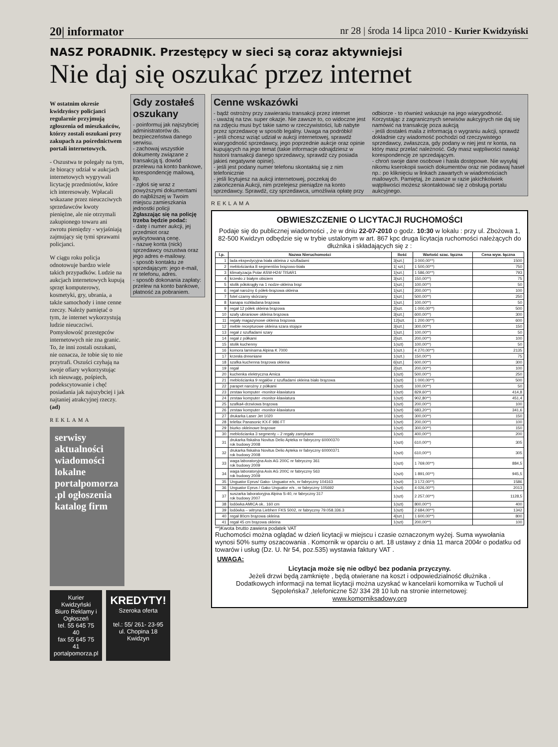20| informator nr 28 | środa 14 lipca 2010 - Kurier Kwidzyński
NASZ PORADNIK. Przestępcy w sieci są coraz aktywniejsi
Nie daj się oszukać przez internet
W ostatnim okresie kwidzyńscy policjanci regularnie przyjmują zgłoszenia od mieszkańców, którzy zostali oszukani przy zakupach za pośrednictwem portali internetowych.
- Oszustwa te polegały na tym, że biorący udział w aukcjach internetowych wygrywali licytację przedmiotów, które ich interesowały. Wpłacali wskazane przez nieuczciwych sprzedawców kwoty pieniężne, ale nie otrzymali zakupionego towaru ani zwrotu pieniędzy - wyjaśniają zajmujący się tymi sprawami policjanci.
W ciągu roku policja odnotowuje bardzo wiele takich przypadków. Ludzie na aukcjach internetowych kupują sprzęt komputerowy, kosmetyki, gry, ubrania, a także samochody i inne cenne rzeczy. Należy pamiętać o tym, że internet wykorzystują ludzie nieuczciwi. Pomysłowość przestępców internetowych nie zna granic. To, że inni zostali oszukani, nie oznacza, że tobie się to nie przytrafi. Oszuści czyhają na swoje ofiary wykorzystując ich nieuwagę, pośpiech, podekscytowanie i chęć posiadania jak najszybciej i jak najtaniej atrakcyjnej rzeczy. (ad)
REKLAMA
serwisy aktualności wiadomości lokalne portalpomorza .pl ogłoszenia katalog firm
Kurier Kwidzyński
Biuro Reklamy i Ogłoszeń
tel. 55 645 75 40
fax 55 645 75 41
portalpomorza.pl
KREDYTY!
Szeroka oferta
tel.: 55/ 261- 23-95
ul. Chopina 18
Kwidzyn
Gdy zostałeś oszukany
- poinformuj jak najszybciej administratorów ds. bezpieczeństwa danego serwisu.
- zachowaj wszystkie dokumenty związane z transakcją tj. dowód przelewu na konto bankowe, korespondencję mailową, itp.
- zgłoś się wraz z powyższymi dokumentami do najbliższej w Twoim miejscu zamieszkania jednostki policji
Zgłaszając się na policję trzeba będzie podać:
- datę i numer aukcji, jej przedmiot oraz wylicytowaną cenę.
- nazwę konta (nick) sprzedawcy oszustwa oraz jego adres e-mailowy.
- sposób kontaktu ze sprzedającym: jego e-mail, nr telefonu, adres.
- sposób dokonania zapłaty: przelew na konto bankowe, płatność za pobraniem.
Cenne wskazówki
- bądź ostrożny przy zawieraniu transakcji przez internet
- uważaj na tzw. super okazje. Nie zawsze to, co widoczne jest na zdjęciu musi być takie samo w rzeczywistości, lub nabyte przez sprzedawcę w sposób legalny. Uwaga na podróbki!
- jeśli chcesz wziąć udział w aukcji internetowej, sprawdź wiarygodność sprzedawcy, jego poprzednie aukcje oraz opinie kupujących na jego temat (takie informacje odnajdziesz w historii transakcji danego sprzedawcy, sprawdź czy posiada jakieś negatywne opinie).
- jeśli jest podany numer telefonu skontaktuj się z nim telefonicznie
- jeśli licytujesz na aukcji internetowej, poczekaj do zakończenia Aukcji, nim przelejesz pieniądze na konto sprzedawcy. Sprawdź, czy sprzedawca, umożliwia opłatę przy odbiorze - to również wskazuje na jego wiarygodność. Korzystając z zagranicznych serwisów aukcyjnych nie daj się namówić na transakcję poza aukcją
- jeśli dostałeś maila z informacją o wygraniu aukcji, sprawdź dokładnie czy wiadomość pochodzi od rzeczywistego sprzedawcy, zwłaszcza, gdy podany w niej jest nr konta, na który masz przelać należność. Gdy masz wątpliwości nawiąż korespondencję ze sprzedającym.
- chroń swoje dane osobowe i hasła dostępowe. Nie wysyłaj nikomu kserokopii swoich dokumentów oraz nie podawaj haseł np.: po kliknięciu w linkach zawartych w wiadomościach mailowych. Pamiętaj, że zawsze w razie jakichkolwiek wątpliwości możesz skontaktować się z obsługą portalu aukcyjnego.
REKLAMA
OBWIESZCZENIE O LICYTACJI RUCHOMOŚCI
Podaje się do publicznej wiadomości , że w dniu 22-07-2010 o godz. 10:30 w lokalu : przy ul. Zbożowa 1, 82-500 Kwidzyn odbędzie się w trybie ustalonym w art. 867 kpc druga licytacja ruchomości należących do dłużnika i składających się z :
| l.p. | Nazwa Nieruchomości | Ilość | Wartość szac. łączna | Cena wyw. łączna |
| --- | --- | --- | --- | --- |
| 1 | lada ekspedycyjna biała okleina z szufladami | 3[szt.] | 3 000,00**) | 1500 |
| 2 | meblościanka 8 segmentów brązowo-biała | 1[ szt.] | 1 500,00**) | 750 |
| 3 | klimatyzacja Polar ASW-H24/ TISAR1 | 1[szt.] | 1 586,00**) | 793 |
| 4 | krzesło z białym obiciem | 3[szt.] | 150,00**) | 75 |
| 5 | stolik półokrągły na 1 nodze-okleina brąz | 1[szt.] | 100,00**) | 50 |
| 6 | regał narożny 6 półek-brązowa okleina | 1[szt.] | 200,00**) | 100 |
| 7 | fotel czarny skórzany | 1[szt.] | 500,00**) | 250 |
| 8 | kanapa rozkładana brązowa | 1[szt.] | 100,00**) | 50 |
| 9 | regał 12 półek okleina brązowa | 2[szt. | 1 000,00**) | 500 |
| 10 | szafy ubraniowe okleina brązowa | 3[szt.] | 600,00**) | 300 |
| 11 | regały magazynowe okleina brązowa | 12[szt. | 1 200.00**) | 600 |
| 12 | meble recepturowe okleina szara stojące | 3[szt.] | 300,00**) | 150 |
| 13 | regał z szufladami szary | 1[szt.] | 100,00**) | 50 |
| 14 | regał z półkami | 2[szt. | 200,00**) | 100 |
| 15 | stolik kuchenny | 1(szt) | 100,00**) | 50 |
| 16 | komora laminarna Alpina K 7000 | 1(szt.) | 4 270,00**) | 2135 |
| 17 | krzesła drewniane | 1(szt.) | 150,00**) | 75 |
| 18 | szafka kuchenna brązowa okleina | 6[szt.] | 600,00**) | 300 |
| 19 | regał | 2[szt. | 200,00**) | 100 |
| 20 | kuchenka elektryczna Amica | 1(szt) | 500,00**) | 250 |
| 21 | meblościanka 9 regałów z szufladami okleina biało brązowa | 1(szt) | 1 000,00**) | 500 |
| 22 | parapet narożny z półkami | 1(szt) | 100,00**) | 50 |
| 23 | zestaw komputer -monitor-klawiatura | 1(szt) | 829,60**) | 414,8 |
| 24 | zestaw komputer -monitor-klawiatura | 1(szt) | 902,80**) | 451,4 |
| 25 | szafka4-drzwiowa brązowa | 1(szt) | 200,00**) | 100 |
| 26 | zestaw komputer -monitor-klawiatura | 1(szt) | 683,20**) | 341,6 |
| 27 | drukarka Laser Jet 1020 | 1(szt) | 300,00**) | 150 |
| 28 | telefax Panasonic KX-F 986 FT | 1(szt) | 200,00**) | 100 |
| 29 | biurko okleinowe brązowe | 1(szt) | 300,00**) | 150 |
| 30 | meblościanka 3 segmenty – 2 regały zamykane | 1(szt) | 400,00**) | 200 |
| 31 | drukarka fiskalna Novitus Delio Apteka nr fabryczny 60000370 rok budowy 2008 | 1(szt) | 610,00**) | 305 |
| 32 | drukarka fiskalna Novitus Delio Apteka nr fabryczny 60000371 rok budowy 2008 | 1(szt) | 610,00**) | 305 |
| 33 | waga laboratoryjna Axis AG 200C nr fabryczny 361 rok budowy 2009 | 1(szt) | 1 769,00**) | 884,5 |
| 34 | waga laboratoryjna Axis AG 200C nr fabryczny 563 rok budowy 2009 | 1(szt) | 1 891,00**) | 945,5 |
| 35 | Unguator Eprus/ Gako- Unguator e/s, nr fabryczny 104163 | 1(szt) | 3 172,00**) | 1586 |
| 36 | Unguator Eprus / Gako Unguator e/s , nr fabryczny 105692 | 1(szt) | 4 026,00**) | 2013 |
| 37 | suszarka laboratoryjna Alpina S-40, nr fabryczny 317 rok budowy 2007 | 1(szt) | 2 257,00**) | 1128,5 |
| 38 | lodówka AMICA ok.. 160 cm | 1(szt) | 800,00**) | 400 |
| 39 | lodówka – witryna Liebherr FKS 5002, nr fabryczny 79.058.336.3 | 1(szt) | 2 684,00**) | 1342 |
| 40 | regał 80cm brązowa okleina | 4[szt.] | 1 600,00**) | 800 |
| 41 | regał 45 cm brązowa okleina | 1(szt) | 200,00**) | 100 |
**)Kwota brutto zawiera podatek VAT
Ruchomości można oglądać w dzień licytacji w miejscu i czasie oznaczonym wyżej. Suma wywołania wynosi 50% sumy oszacowania . Komornik w oparciu o art. 18 ustawy z dnia 11 marca 2004r o podatku od towarów i usług (Dz. U. Nr 54, poz.535) wystawia faktury VAT .
UWAGA:
Licytacja może się nie odbyć bez podania przyczyny.
Jeżeli drzwi będą zamknięte , będą otwierane na koszt i odpowiedzialność dłużnika .
Dodatkowych informacji na temat licytacji można uzyskać w kancelarii komornika w Tucholi ul Sępoleńska7 ,telefoniczne 52/ 334 28 10 lub na stronie internetowej:
www.komorniksadowy.org